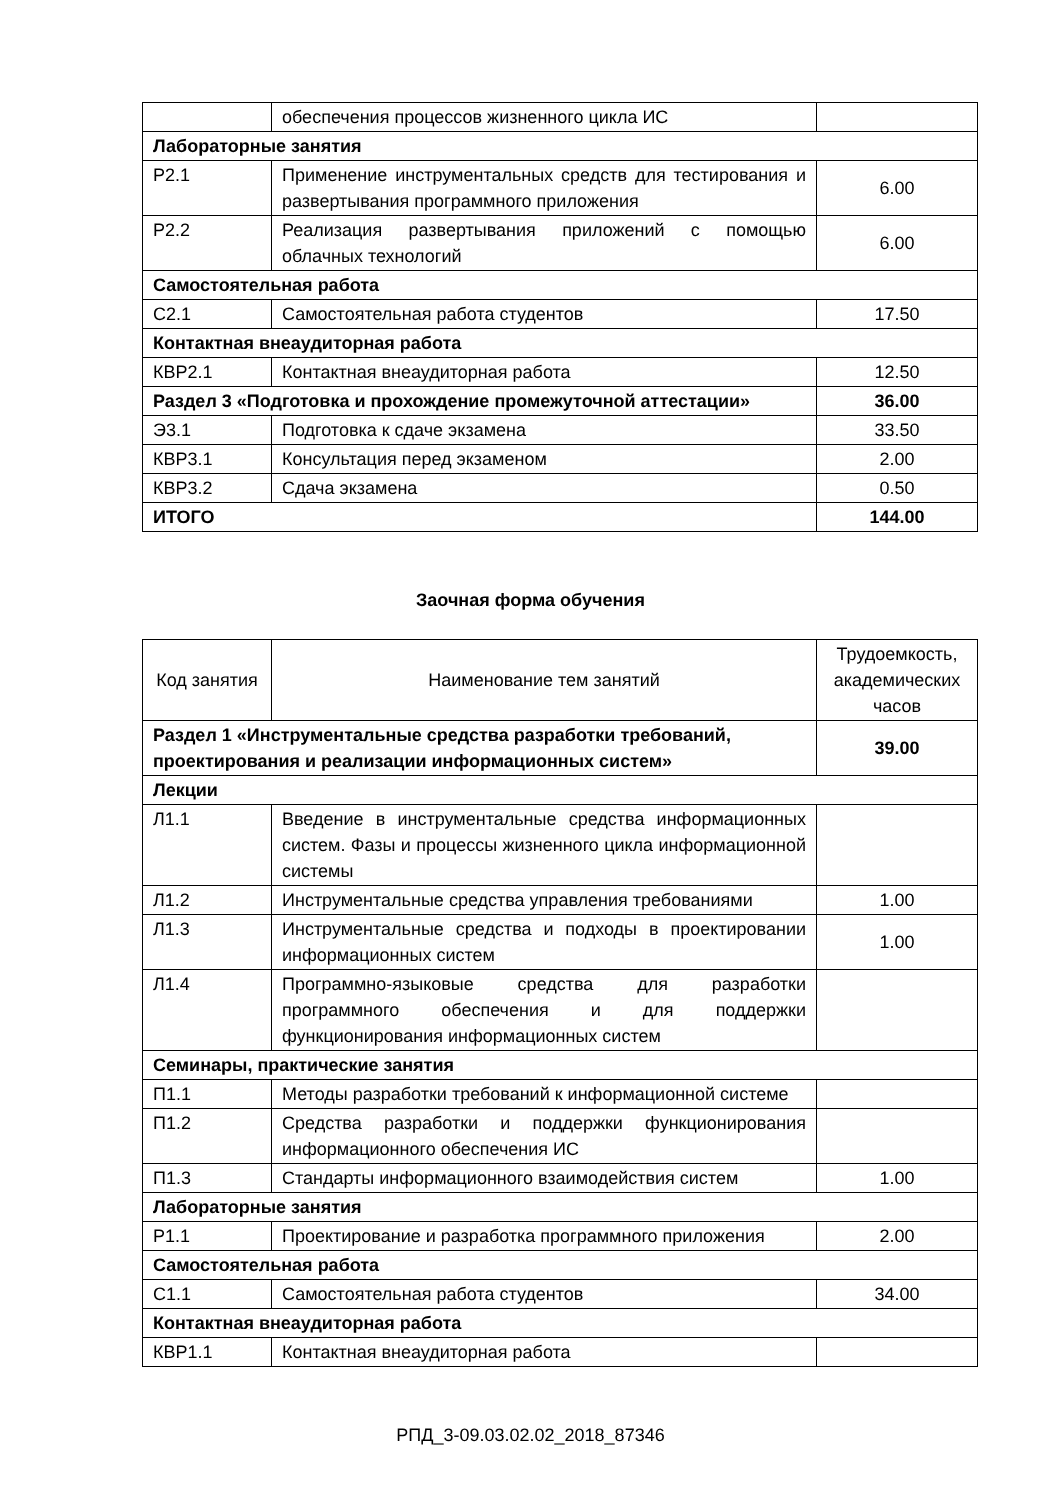| | обеспечения процессов жизненного цикла ИС | |
| Лабораторные занятия | | |
| Р2.1 | Применение инструментальных средств для тестирования и развертывания программного приложения | 6.00 |
| Р2.2 | Реализация развертывания приложений с помощью облачных технологий | 6.00 |
| Самостоятельная работа | | |
| С2.1 | Самостоятельная работа студентов | 17.50 |
| Контактная внеаудиторная работа | | |
| КВР2.1 | Контактная внеаудиторная работа | 12.50 |
| Раздел 3 «Подготовка и прохождение промежуточной аттестации» | | 36.00 |
| Э3.1 | Подготовка к сдаче экзамена | 33.50 |
| КВР3.1 | Консультация перед экзаменом | 2.00 |
| КВР3.2 | Сдача экзамена | 0.50 |
| ИТОГО | | 144.00 |
Заочная форма обучения
| Код занятия | Наименование тем занятий | Трудоемкость, академических часов |
| --- | --- | --- |
| Раздел 1 «Инструментальные средства разработки требований, проектирования и реализации информационных систем» | | 39.00 |
| Лекции | | |
| Л1.1 | Введение в инструментальные средства информационных систем. Фазы и процессы жизненного цикла информационной системы | |
| Л1.2 | Инструментальные средства управления требованиями | 1.00 |
| Л1.3 | Инструментальные средства и подходы в проектировании информационных систем | 1.00 |
| Л1.4 | Программно-языковые средства для разработки программного обеспечения и для поддержки функционирования информационных систем | |
| Семинары, практические занятия | | |
| П1.1 | Методы разработки требований к информационной системе | |
| П1.2 | Средства разработки и поддержки функционирования информационного обеспечения ИС | |
| П1.3 | Стандарты информационного взаимодействия систем | 1.00 |
| Лабораторные занятия | | |
| Р1.1 | Проектирование и разработка программного приложения | 2.00 |
| Самостоятельная работа | | |
| С1.1 | Самостоятельная работа студентов | 34.00 |
| Контактная внеаудиторная работа | | |
| КВР1.1 | Контактная внеаудиторная работа | |
РПД_3-09.03.02.02_2018_87346